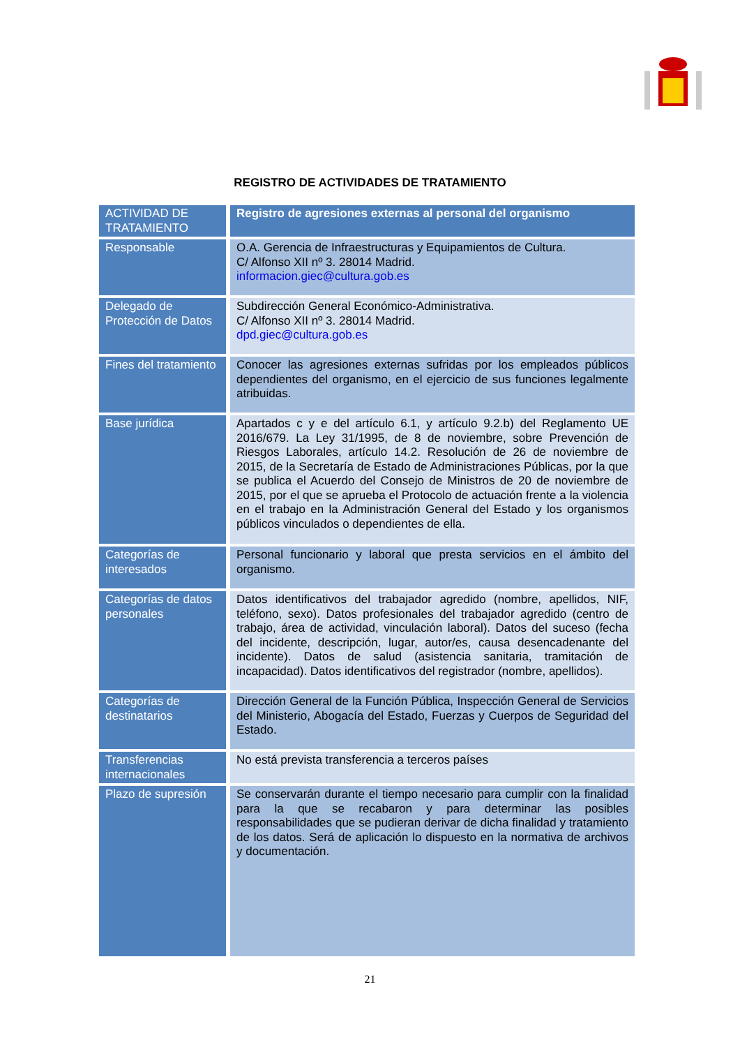REGISTRO DE ACTIVIDADES DE TRATAMIENTO
| ACTIVIDAD DE TRATAMIENTO | Registro de agresiones externas al personal del organismo |
| Responsable | O.A. Gerencia de Infraestructuras y Equipamientos de Cultura. C/ Alfonso XII nº 3. 28014 Madrid. informacion.giec@cultura.gob.es |
| Delegado de Protección de Datos | Subdirección General Económico-Administrativa. C/ Alfonso XII nº 3. 28014 Madrid. dpd.giec@cultura.gob.es |
| Fines del tratamiento | Conocer las agresiones externas sufridas por los empleados públicos dependientes del organismo, en el ejercicio de sus funciones legalmente atribuidas. |
| Base jurídica | Apartados c y e del artículo 6.1, y artículo 9.2.b) del Reglamento UE 2016/679. La Ley 31/1995, de 8 de noviembre, sobre Prevención de Riesgos Laborales, artículo 14.2. Resolución de 26 de noviembre de 2015, de la Secretaría de Estado de Administraciones Públicas, por la que se publica el Acuerdo del Consejo de Ministros de 20 de noviembre de 2015, por el que se aprueba el Protocolo de actuación frente a la violencia en el trabajo en la Administración General del Estado y los organismos públicos vinculados o dependientes de ella. |
| Categorías de interesados | Personal funcionario y laboral que presta servicios en el ámbito del organismo. |
| Categorías de datos personales | Datos identificativos del trabajador agredido (nombre, apellidos, NIF, teléfono, sexo). Datos profesionales del trabajador agredido (centro de trabajo, área de actividad, vinculación laboral). Datos del suceso (fecha del incidente, descripción, lugar, autor/es, causa desencadenante del incidente). Datos de salud (asistencia sanitaria, tramitación de incapacidad). Datos identificativos del registrador (nombre, apellidos). |
| Categorías de destinatarios | Dirección General de la Función Pública, Inspección General de Servicios del Ministerio, Abogacía del Estado, Fuerzas y Cuerpos de Seguridad del Estado. |
| Transferencias internacionales | No está prevista transferencia a terceros países |
| Plazo de supresión | Se conservarán durante el tiempo necesario para cumplir con la finalidad para la que se recabaron y para determinar las posibles responsabilidades que se pudieran derivar de dicha finalidad y tratamiento de los datos. Será de aplicación lo dispuesto en la normativa de archivos y documentación. |
21